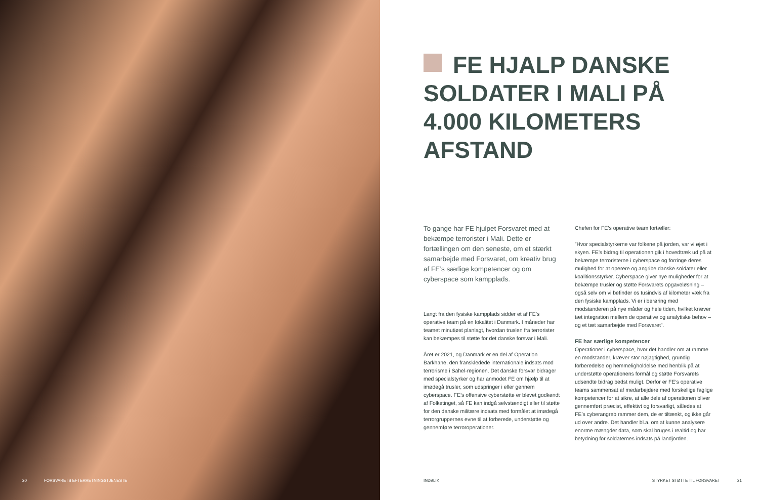20 FORSVARETS EFTERRETNINGSTJENESTE
FE HJALP DANSKE SOLDATER I MALI PÅ 4.000 KILOMETERS AFSTAND
To gange har FE hjulpet Forsvaret med at bekæmpe terrorister i Mali. Dette er fortællingen om den seneste, om et stærkt samarbejde med Forsvaret, om kreativ brug af FE’s særlige kompetencer og om cyberspace som kampplads.
Langt fra den fysiske kampplads sidder et af FE’s operative team på en lokalitet i Danmark. I måneder har teamet minutiøst planlagt, hvordan truslen fra terrorister kan bekæmpes til støtte for det danske forsvar i Mali.
Året er 2021, og Danmark er en del af Operation Barkhane, den franskledede internationale indsats mod terrorisme i Sahel-regionen. Det danske forsvar bidrager med specialstyrker og har anmodet FE om hjælp til at imødegå trusler, som udspringer i eller gennem cyberspace. FE’s offensive cyberstøtte er blevet godkendt af Folketinget, så FE kan indgå selvstændigt eller til støtte for den danske militære indsats med formålet at imødegå terrorgruppernes evne til at forberede, understøtte og gennemføre terroroperationer.
Chefen for FE’s operative team fortæller:
”Hvor specialstyrkerne var folkene på jorden, var vi øjet i skyen. FE’s bidrag til operationen gik i hovedtræk ud på at bekæmpe terroristerne i cyberspace og forringe deres mulighed for at operere og angribe danske soldater eller koalitionsstyrker. Cyberspace giver nye muligheder for at bekæmpe trusler og støtte Forsvarets opgaveløsning – også selv om vi befinder os tusindvis af kilometer væk fra den fysiske kampplads. Vi er i berøring med modstanderen på nye måder og hele tiden, hvilket kræver tæt integration mellem de operative og analytiske behov – og et tæt samarbejde med Forsvaret”.
FE har særlige kompetencer
Operationer i cyberspace, hvor det handler om at ramme en modstander, kræver stor nøjagtighed, grundig forberedelse og hemmeligholdelse med henblik på at understøtte operationens formål og støtte Forsvarets udsendte bidrag bedst muligt. Derfor er FE’s operative teams sammensat af medarbejdere med forskellige faglige kompetencer for at sikre, at alle dele af operationen bliver gennemført præcist, effektivt og forsvarligt, således at FE’s cyberangreb rammer dem, de er tiltænkt, og ikke går ud over andre. Det handler bl.a. om at kunne analysere enorme mængder data, som skal bruges i realtid og har betydning for soldaternes indsats på landjorden.
INDBLIK STYRKET STØTTE TIL FORSVARET 21